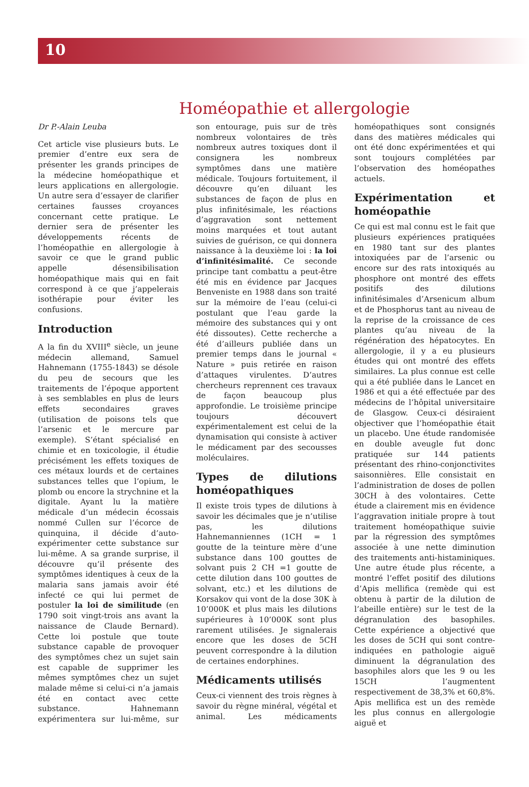10
Homéopathie et allergologie
Dr P.-Alain Leuba
Cet article vise plusieurs buts. Le premier d’entre eux sera de présenter les grands principes de la médecine homéopathique et leurs applications en allergologie. Un autre sera d’essayer de clarifier certaines fausses croyances concernant cette pratique. Le dernier sera de présenter les développements récents de l’homéopathie en allergologie à savoir ce que le grand public appelle désensibilisation homéopathique mais qui en fait correspond à ce que j’appelerais isothérapie pour éviter les confusions.
Introduction
A la fin du XVIII<sup>e</sup> siècle, un jeune médecin allemand, Samuel Hahnemann (1755-1843) se désole du peu de secours que les traitements de l’époque apportent à ses semblables en plus de leurs effets secondaires graves (utilisation de poisons tels que l’arsenic et le mercure par exemple). S’étant spécialisé en chimie et en toxicologie, il étudie précisément les effets toxiques de ces métaux lourds et de certaines substances telles que l’opium, le plomb ou encore la strychnine et la digitale. Ayant lu la matière médicale d’un médecin écossais nommé Cullen sur l’écorce de quinquina, il décide d’auto-expérimenter cette substance sur lui-même. A sa grande surprise, il découvre qu’il présente des symptômes identiques à ceux de la malaria sans jamais avoir été infecté ce qui lui permet de postuler la loi de similitude (en 1790 soit vingt-trois ans avant la naissance de Claude Bernard). Cette loi postule que toute substance capable de provoquer des symptômes chez un sujet sain est capable de supprimer les mêmes symptômes chez un sujet malade même si celui-ci n’a jamais été en contact avec cette substance. Hahnemann expérimentera sur lui-même, sur son entourage, puis sur de très nombreux volontaires de très nombreux autres toxiques dont il consignera les nombreux symptômes dans une matière médicale. Toujours fortuitement, il découvre qu’en diluant les substances de façon de plus en plus infinitésimale, les réactions d’aggravation sont nettement moins marquées et tout autant suivies de guérison, ce qui donnera naissance à la deuxième loi : la loi d’infinitésimalité. Ce seconde principe tant combattu a peut-être été mis en évidence par Jacques Benveniste en 1988 dans son traité sur la mémoire de l’eau (celui-ci postulant que l’eau garde la mémoire des substances qui y ont été dissoutes). Cette recherche a été d’ailleurs publiée dans un premier temps dans le journal « Nature » puis retirée en raison d’attaques virulentes. D’autres chercheurs reprennent ces travaux de façon beaucoup plus approfondie. Le troisième principe toujours découvert expérimentalement est celui de la dynamisation qui consiste à activer le médicament par des secousses moléculaires.
Types de dilutions homéopathiques
Il existe trois types de dilutions à savoir les décimales que je n’utilise pas, les dilutions Hahnemanniennes (1CH = 1 goutte de la teinture mère d’une substance dans 100 gouttes de solvant puis 2 CH =1 goutte de cette dilution dans 100 gouttes de solvant, etc.) et les dilutions de Korsakov qui vont de la dose 30K à 10’000K et plus mais les dilutions supérieures à 10’000K sont plus rarement utilisées. Je signalerais encore que les doses de 5CH peuvent correspondre à la dilution de certaines endorphines.
Médicaments utilisés
Ceux-ci viennent des trois règnes à savoir du règne minéral, végétal et animal. Les médicaments homéopathiques sont consignés dans des matières médicales qui ont été donc expérimentées et qui sont toujours complétées par l’observation des homéopathes actuels.
Expérimentation et homéopathie
Ce qui est mal connu est le fait que plusieurs expériences pratiquées en 1980 tant sur des plantes intoxiquées par de l’arsenic ou encore sur des rats intoxiqués au phosphore ont montré des effets positifs des dilutions infinitésimales d’Arsenicum album et de Phosphorus tant au niveau de la reprise de la croissance de ces plantes qu’au niveau de la régénération des hépatocytes. En allergologie, il y a eu plusieurs études qui ont montré des effets similaires. La plus connue est celle qui a été publiée dans le Lancet en 1986 et qui a été effectuée par des médecins de l’hôpital universitaire de Glasgow. Ceux-ci désiraient objectiver que l’homéopathie était un placebo. Une étude randomisée en double aveugle fut donc pratiquée sur 144 patients présentant des rhino-conjonctivites saisonnières. Elle consistait en l’administration de doses de pollen 30CH à des volontaires. Cette étude a clairement mis en évidence l’aggravation initiale propre à tout traitement homéopathique suivie par la régression des symptômes associée à une nette diminution des traitements anti-histaminiques. Une autre étude plus récente, a montré l’effet positif des dilutions d’Apis mellifica (remède qui est obtenu à partir de la dilution de l’abeille entière) sur le test de la dégranulation des basophiles. Cette expérience a objectivé que les doses de 5CH qui sont contre-indiquées en pathologie aiguë diminuent la dégranulation des basophiles alors que les 9 ou les 15CH l’augmentent respectivement de 38,3% et 60,8%. Apis mellifica est un des remède les plus connus en allergologie aiguë et